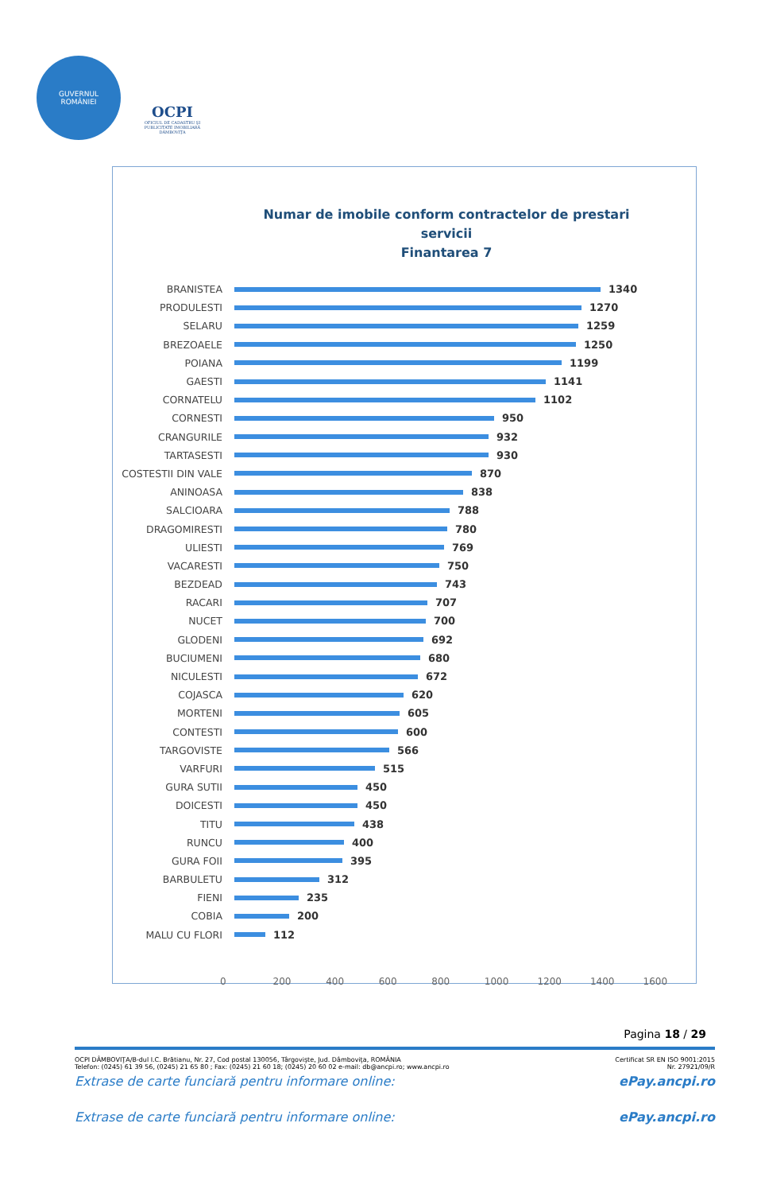GUVERNUL
ROMÂNIEI
OCPI
OFICIUL DE CADASTRU ŞI PUBLICITATE IMOBILIARĂ DÂMBOVIŢA
Numar de imobile conform contractelor de prestari servicii
Finantarea 7
BRANISTEA 1340
PRODULESTI 1270
SELARU 1259
BREZOAELE 1250
POIANA 1199
GAESTI 1141
CORNATELU 1102
CORNESTI 950
CRANGURILE 932
TARTASESTI 930
COSTESTII DIN VALE 870
ANINOASA 838
SALCIOARA 788
DRAGOMIRESTI 780
ULIESTI 769
VACARESTI 750
BEZDEAD 743
RACARI 707
NUCET 700
GLODENI 692
BUCIUMENI 680
NICULESTI 672
COJASCA 620
MORTENI 605
CONTESTI 600
TARGOVISTE 566
VARFURI 515
GURA SUTII 450
DOICESTI 450
TITU 438
RUNCU 400
GURA FOII 395
BARBULETU 312
FIENI 235
COBIA 200
MALU CU FLORI 112
0 200 400 600 800 1000 1200 1400 1600
Pagina 18 / 29
OCPI DÂMBOVIŢA/B-dul I.C. Brătianu, Nr. 27, Cod postal 130056, Târgovişte, Jud. Dâmboviţa, ROMÂNIA Certificat SR EN ISO 9001:2015
Telefon: (0245) 61 39 56, (0245) 21 65 80 ; Fax: (0245) 21 60 18; (0245) 20 60 02 e-mail: db@ancpi.ro; www.ancpi.ro Nr. 27921/09/R
Extrase de carte funciară pentru informare online: ePay.ancpi.ro
Extrase de carte funciară pentru informare online: ePay.ancpi.ro